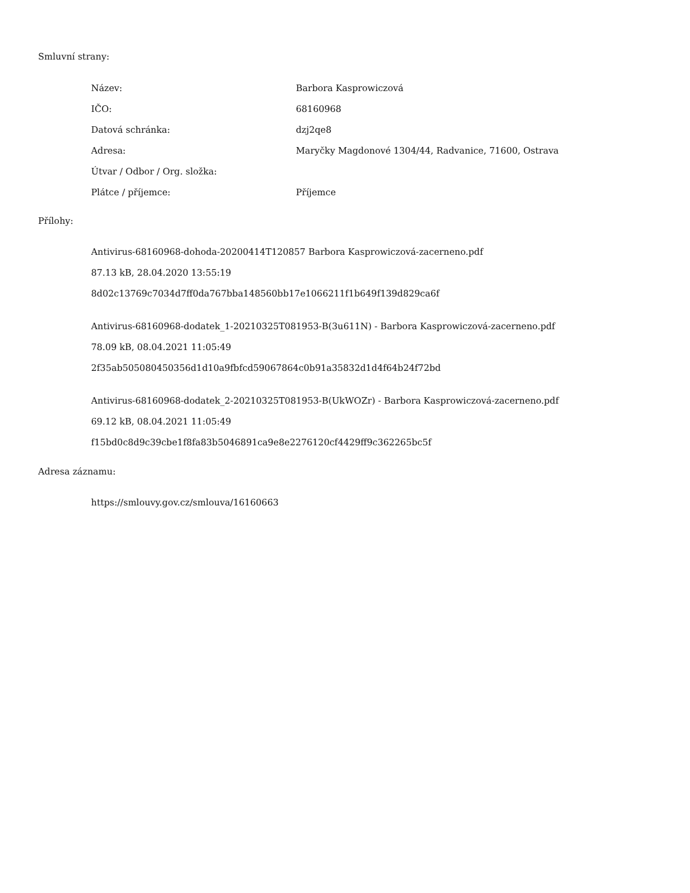Smluvní strany:
| Název: | Barbora Kasprowiczová |
| IČO: | 68160968 |
| Datová schránka: | dzj2qe8 |
| Adresa: | Maryčky Magdonové 1304/44, Radvanice, 71600, Ostrava |
| Útvar / Odbor / Org. složka: | |
| Plátce / příjemce: | Příjemce |
Přílohy:
Antivirus-68160968-dohoda-20200414T120857 Barbora Kasprowiczová-zacerneno.pdf
87.13 kB, 28.04.2020 13:55:19
8d02c13769c7034d7ff0da767bba148560bb17e1066211f1b649f139d829ca6f
Antivirus-68160968-dodatek_1-20210325T081953-B(3u611N) - Barbora Kasprowiczová-zacerneno.pdf
78.09 kB, 08.04.2021 11:05:49
2f35ab505080450356d1d10a9fbfcd59067864c0b91a35832d1d4f64b24f72bd
Antivirus-68160968-dodatek_2-20210325T081953-B(UkWOZr) - Barbora Kasprowiczová-zacerneno.pdf
69.12 kB, 08.04.2021 11:05:49
f15bd0c8d9c39cbe1f8fa83b5046891ca9e8e2276120cf4429ff9c362265bc5f
Adresa záznamu:
https://smlouvy.gov.cz/smlouva/16160663